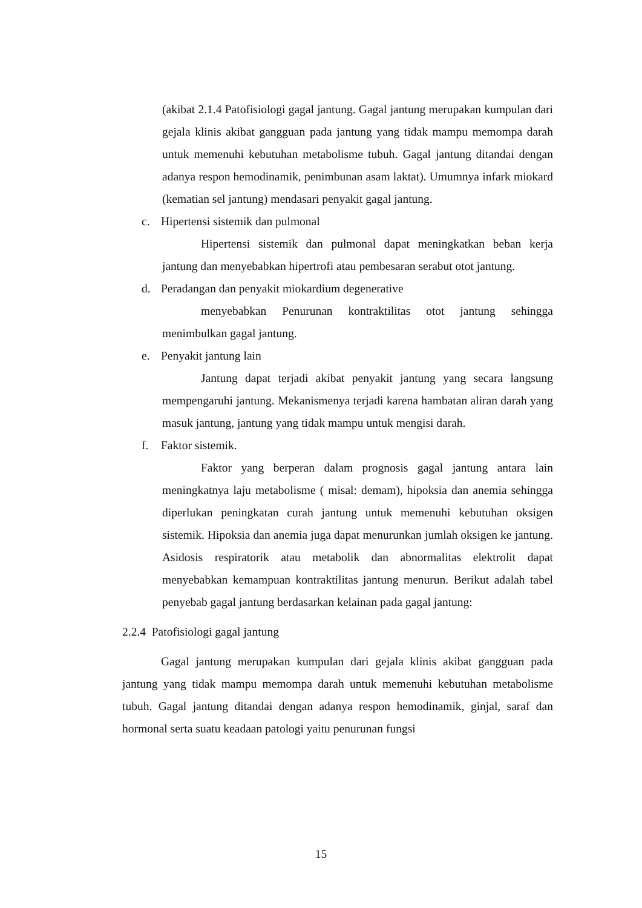(akibat 2.1.4 Patofisiologi gagal jantung. Gagal jantung merupakan kumpulan dari gejala klinis akibat gangguan pada jantung yang tidak mampu memompa darah untuk memenuhi kebutuhan metabolisme tubuh. Gagal jantung ditandai dengan adanya respon hemodinamik, penimbunan asam laktat). Umumnya infark miokard (kematian sel jantung) mendasari penyakit gagal jantung.
c. Hipertensi sistemik dan pulmonal
Hipertensi sistemik dan pulmonal dapat meningkatkan beban kerja jantung dan menyebabkan hipertrofi atau pembesaran serabut otot jantung.
d. Peradangan dan penyakit miokardium degenerative
menyebabkan Penurunan kontraktilitas otot jantung sehingga menimbulkan gagal jantung.
e. Penyakit jantung lain
Jantung dapat terjadi akibat penyakit jantung yang secara langsung mempengaruhi jantung. Mekanismenya terjadi karena hambatan aliran darah yang masuk jantung, jantung yang tidak mampu untuk mengisi darah.
f. Faktor sistemik.
Faktor yang berperan dalam prognosis gagal jantung antara lain meningkatnya laju metabolisme ( misal: demam), hipoksia dan anemia sehingga diperlukan peningkatan curah jantung untuk memenuhi kebutuhan oksigen sistemik. Hipoksia dan anemia juga dapat menurunkan jumlah oksigen ke jantung. Asidosis respiratorik atau metabolik dan abnormalitas elektrolit dapat menyebabkan kemampuan kontraktilitas jantung menurun. Berikut adalah tabel penyebab gagal jantung berdasarkan kelainan pada gagal jantung:
2.2.4 Patofisiologi gagal jantung
Gagal jantung merupakan kumpulan dari gejala klinis akibat gangguan pada jantung yang tidak mampu memompa darah untuk memenuhi kebutuhan metabolisme tubuh. Gagal jantung ditandai dengan adanya respon hemodinamik, ginjal, saraf dan hormonal serta suatu keadaan patologi yaitu penurunan fungsi
15